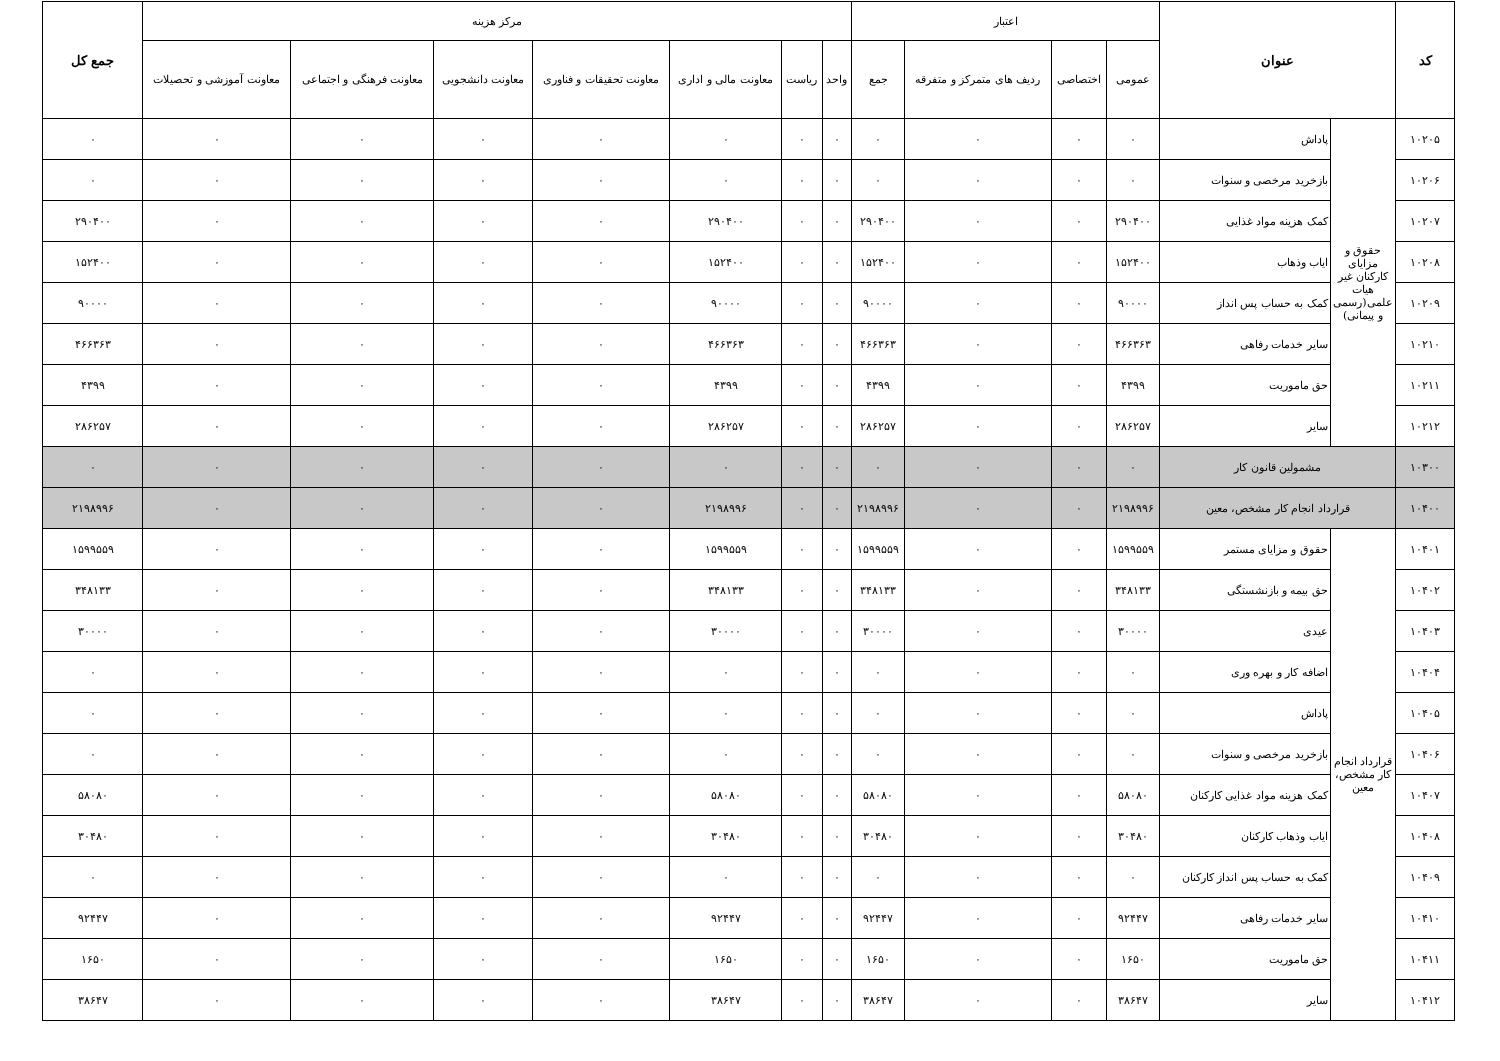| کد | عنوان | | اعتبار | | | | مرکز هزینه | | | | | | | جمع کل |
| --- | --- | --- | --- | --- | --- | --- | --- | --- | --- | --- | --- | --- | --- | --- |
| | | | عمومی | اختصاصی | ردیف های متمرکز و متفرقه | جمع | واحد | ریاست | معاونت مالی و اداری | معاونت تحقیقات و فناوری | معاونت دانشجویی | معاونت فرهنگی و اجتماعی | معاونت آموزشی و تحصیلات | |
| ۱۰۲۰۵ | حقوق و مزایای کارکنان غیر هیات علمی(رسمی و پیمانی) | پاداش | ۰ | ۰ | ۰ | ۰ | ۰ | ۰ | ۰ | ۰ | ۰ | ۰ | ۰ | ۰ |
| ۱۰۲۰۶ | | بازخرید مرخصی و سنوات | ۰ | ۰ | ۰ | ۰ | ۰ | ۰ | ۰ | ۰ | ۰ | ۰ | ۰ | ۰ |
| ۱۰۲۰۷ | | کمک هزینه مواد غذایی | ۲۹۰۴۰۰ | ۰ | ۰ | ۲۹۰۴۰۰ | ۰ | ۰ | ۲۹۰۴۰۰ | ۰ | ۰ | ۰ | ۰ | ۲۹۰۴۰۰ |
| ۱۰۲۰۸ | | ایاب وذهاب | ۱۵۲۴۰۰ | ۰ | ۰ | ۱۵۲۴۰۰ | ۰ | ۰ | ۱۵۲۴۰۰ | ۰ | ۰ | ۰ | ۰ | ۱۵۲۴۰۰ |
| ۱۰۲۰۹ | | کمک به حساب پس انداز | ۹۰۰۰۰ | ۰ | ۰ | ۹۰۰۰۰ | ۰ | ۰ | ۹۰۰۰۰ | ۰ | ۰ | ۰ | ۰ | ۹۰۰۰۰ |
| ۱۰۲۱۰ | | سایر خدمات رفاهی | ۴۶۶۳۶۳ | ۰ | ۰ | ۴۶۶۳۶۳ | ۰ | ۰ | ۴۶۶۳۶۳ | ۰ | ۰ | ۰ | ۰ | ۴۶۶۳۶۳ |
| ۱۰۲۱۱ | | حق ماموریت | ۴۳۹۹ | ۰ | ۰ | ۴۳۹۹ | ۰ | ۰ | ۴۳۹۹ | ۰ | ۰ | ۰ | ۰ | ۴۳۹۹ |
| ۱۰۲۱۲ | | سایر | ۲۸۶۲۵۷ | ۰ | ۰ | ۲۸۶۲۵۷ | ۰ | ۰ | ۲۸۶۲۵۷ | ۰ | ۰ | ۰ | ۰ | ۲۸۶۲۵۷ |
| ۱۰۳۰۰ | مشمولین قانون کار | | ۰ | ۰ | ۰ | ۰ | ۰ | ۰ | ۰ | ۰ | ۰ | ۰ | ۰ | ۰ |
| ۱۰۴۰۰ | قرارداد انجام کار مشخص، معین | | ۲۱۹۸۹۹۶ | ۰ | ۰ | ۲۱۹۸۹۹۶ | ۰ | ۰ | ۲۱۹۸۹۹۶ | ۰ | ۰ | ۰ | ۰ | ۲۱۹۸۹۹۶ |
| ۱۰۴۰۱ | قرارداد انجام کار مشخص، معین | حقوق و مزایای مستمر | ۱۵۹۹۵۵۹ | ۰ | ۰ | ۱۵۹۹۵۵۹ | ۰ | ۰ | ۱۵۹۹۵۵۹ | ۰ | ۰ | ۰ | ۰ | ۱۵۹۹۵۵۹ |
| ۱۰۴۰۲ | | حق بیمه و بازنشستگی | ۳۴۸۱۳۳ | ۰ | ۰ | ۳۴۸۱۳۳ | ۰ | ۰ | ۳۴۸۱۳۳ | ۰ | ۰ | ۰ | ۰ | ۳۴۸۱۳۳ |
| ۱۰۴۰۳ | | عیدی | ۳۰۰۰۰ | ۰ | ۰ | ۳۰۰۰۰ | ۰ | ۰ | ۳۰۰۰۰ | ۰ | ۰ | ۰ | ۰ | ۳۰۰۰۰ |
| ۱۰۴۰۴ | | اضافه کار و بهره وری | ۰ | ۰ | ۰ | ۰ | ۰ | ۰ | ۰ | ۰ | ۰ | ۰ | ۰ | ۰ |
| ۱۰۴۰۵ | | پاداش | ۰ | ۰ | ۰ | ۰ | ۰ | ۰ | ۰ | ۰ | ۰ | ۰ | ۰ | ۰ |
| ۱۰۴۰۶ | | بازخرید مرخصی و سنوات | ۰ | ۰ | ۰ | ۰ | ۰ | ۰ | ۰ | ۰ | ۰ | ۰ | ۰ | ۰ |
| ۱۰۴۰۷ | | کمک هزینه مواد غذایی کارکنان | ۵۸۰۸۰ | ۰ | ۰ | ۵۸۰۸۰ | ۰ | ۰ | ۵۸۰۸۰ | ۰ | ۰ | ۰ | ۰ | ۵۸۰۸۰ |
| ۱۰۴۰۸ | | ایاب وذهاب کارکنان | ۳۰۴۸۰ | ۰ | ۰ | ۳۰۴۸۰ | ۰ | ۰ | ۳۰۴۸۰ | ۰ | ۰ | ۰ | ۰ | ۳۰۴۸۰ |
| ۱۰۴۰۹ | | کمک به حساب پس انداز کارکنان | ۰ | ۰ | ۰ | ۰ | ۰ | ۰ | ۰ | ۰ | ۰ | ۰ | ۰ | ۰ |
| ۱۰۴۱۰ | | سایر خدمات رفاهی | ۹۲۴۴۷ | ۰ | ۰ | ۹۲۴۴۷ | ۰ | ۰ | ۹۲۴۴۷ | ۰ | ۰ | ۰ | ۰ | ۹۲۴۴۷ |
| ۱۰۴۱۱ | | حق ماموریت | ۱۶۵۰ | ۰ | ۰ | ۱۶۵۰ | ۰ | ۰ | ۱۶۵۰ | ۰ | ۰ | ۰ | ۰ | ۱۶۵۰ |
| ۱۰۴۱۲ | | سایر | ۳۸۶۴۷ | ۰ | ۰ | ۳۸۶۴۷ | ۰ | ۰ | ۳۸۶۴۷ | ۰ | ۰ | ۰ | ۰ | ۳۸۶۴۷ |